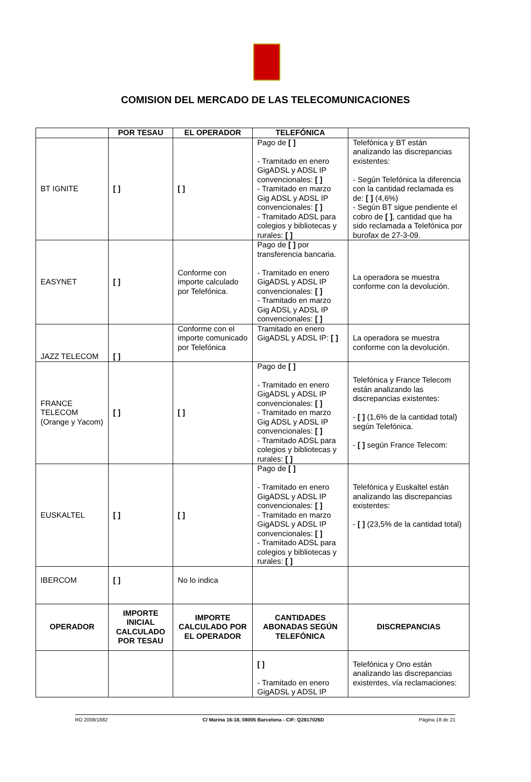COMISION DEL MERCADO DE LAS TELECOMUNICACIONES
| | POR TESAU | EL OPERADOR | TELEFÓNICA | |
| --- | --- | --- | --- | --- |
| BT IGNITE | [ ] | [ ] | Pago de [ ] - Tramitado en enero GigADSL y ADSL IP convencionales: [ ] - Tramitado en marzo Gig ADSL y ADSL IP convencionales: [ ] - Tramitado ADSL para colegios y bibliotecas y rurales: [ ] | Telefónica y BT están analizando las discrepancias existentes: - Según Telefónica la diferencia con la cantidad reclamada es de: [ ] (4,6%) - Según BT sigue pendiente el cobro de [ ] , cantidad que ha sido reclamada a Telefónica por burofax de 27-3-09. |
| EASYNET | [ ] | Conforme con importe calculado por Telefónica. | Pago de [ ] por transferencia bancaria. - Tramitado en enero GigADSL y ADSL IP convencionales: [ ] - Tramitado en marzo Gig ADSL y ADSL IP convencionales: [ ] | La operadora se muestra conforme con la devolución. |
| JAZZ TELECOM | [ ] | Conforme con el importe comunicado por Telefónica | Tramitado en enero GigADSL y ADSL IP: [ ] | La operadora se muestra conforme con la devolución. |
| FRANCE TELECOM (Orange y Yacom) | [ ] | [ ] | Pago de [ ] - Tramitado en enero GigADSL y ADSL IP convencionales: [ ] - Tramitado en marzo Gig ADSL y ADSL IP convencionales: [ ] - Tramitado ADSL para colegios y bibliotecas y rurales: [ ] | Telefónica y France Telecom están analizando las discrepancias existentes: - [ ] (1,6% de la cantidad total) según Telefónica. - [ ] según France Telecom: |
| EUSKALTEL | [ ] | [ ] | Pago de [ ] - Tramitado en enero GigADSL y ADSL IP convencionales: [ ] - Tramitado en marzo GigADSL y ADSL IP convencionales: [ ] - Tramitado ADSL para colegios y bibliotecas y rurales: [ ] | Telefónica y Euskaltel están analizando las discrepancias existentes: - [ ] (23,5% de la cantidad total) |
| IBERCOM | [ ] | No lo indica | | |
| OPERADOR | IMPORTE INICIAL CALCULADO POR TESAU | IMPORTE CALCULADO POR EL OPERADOR | CANTIDADES ABONADAS SEGÚN TELEFÓNICA | DISCREPANCIAS |
| | | | [ ] - Tramitado en enero GigADSL y ADSL IP | Telefónica y Ono están analizando las discrepancias existentes, vía reclamaciones: |
RO 2008/1882 C/ Marina 16-18, 08005 Barcelona - CIF: Q2817026D Página 18 de 21